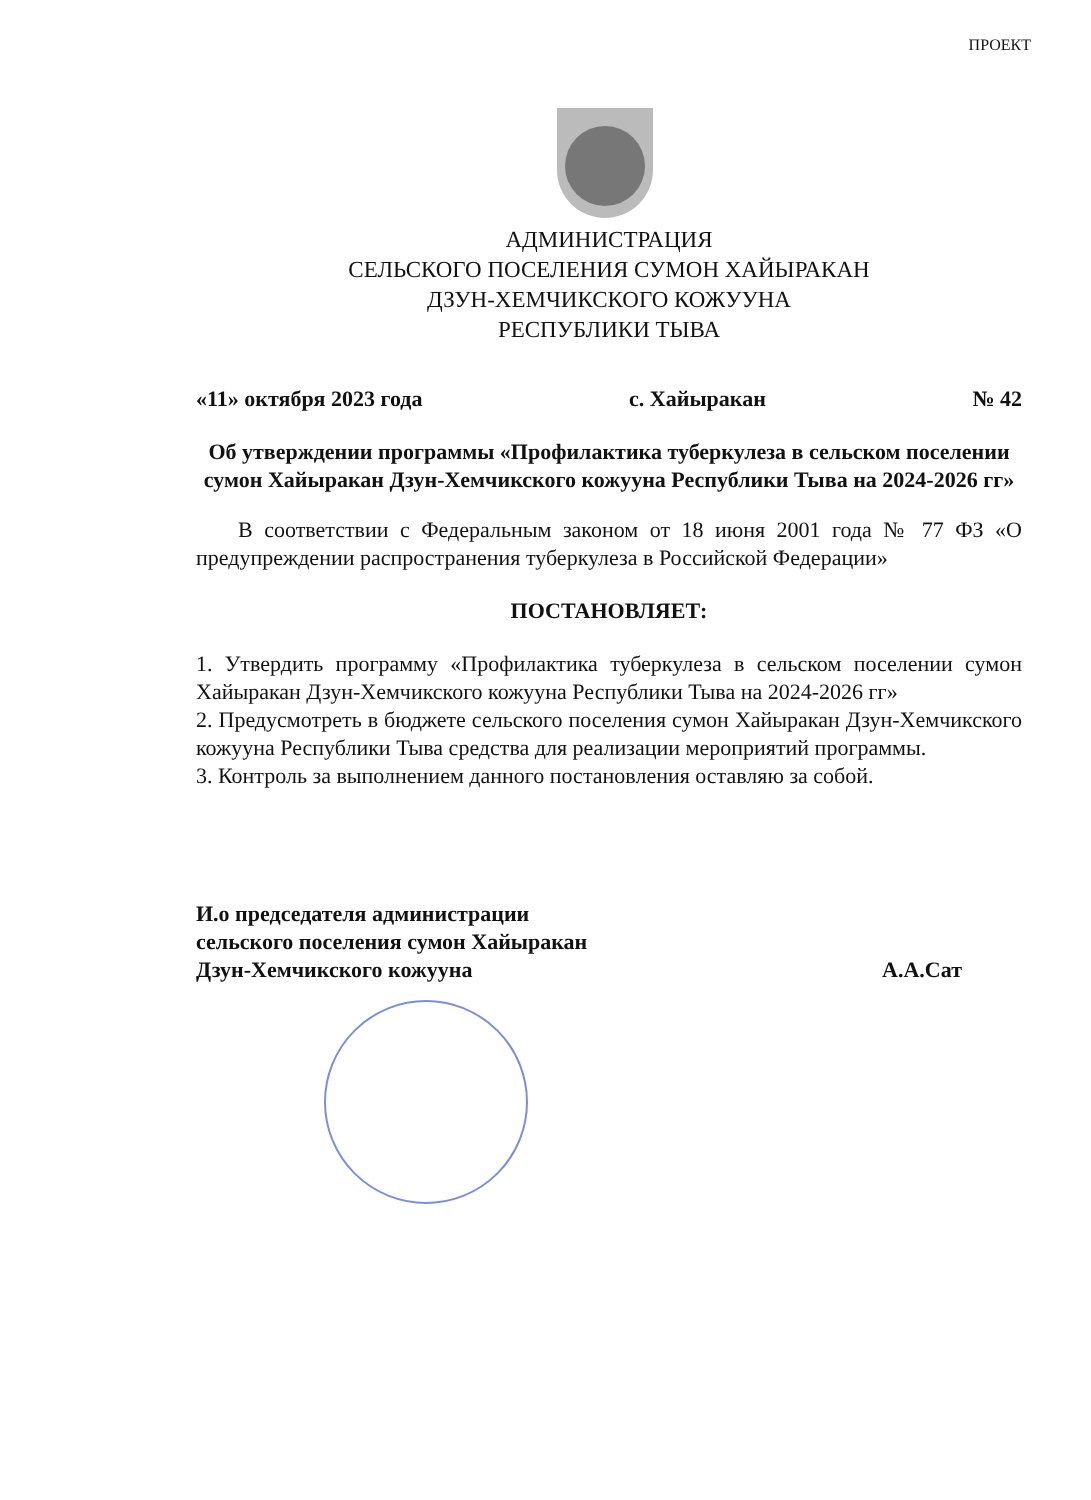ПРОЕКТ
АДМИНИСТРАЦИЯ
СЕЛЬСКОГО ПОСЕЛЕНИЯ СУМОН ХАЙЫРАКАН
ДЗУН-ХЕМЧИКСКОГО КОЖУУНА
РЕСПУБЛИКИ ТЫВА
«11» октября 2023 года с. Хайыракан № 42
Об утверждении программы «Профилактика туберкулеза в сельском поселении сумон Хайыракан Дзун-Хемчикского кожууна Республики Тыва на 2024-2026 гг»
В соответствии с Федеральным законом от 18 июня 2001 года № 77 ФЗ «О предупреждении распространения туберкулеза в Российской Федерации»
ПОСТАНОВЛЯЕТ:
1. Утвердить программу «Профилактика туберкулеза в сельском поселении сумон Хайыракан Дзун-Хемчикского кожууна Республики Тыва на 2024-2026 гг»
2. Предусмотреть в бюджете сельского поселения сумон Хайыракан Дзун-Хемчикского кожууна Республики Тыва средства для реализации мероприятий программы.
3. Контроль за выполнением данного постановления оставляю за собой.
И.о председателя администрации
сельского поселения сумон Хайыракан
Дзун-Хемчикского кожууна А.А.Сат